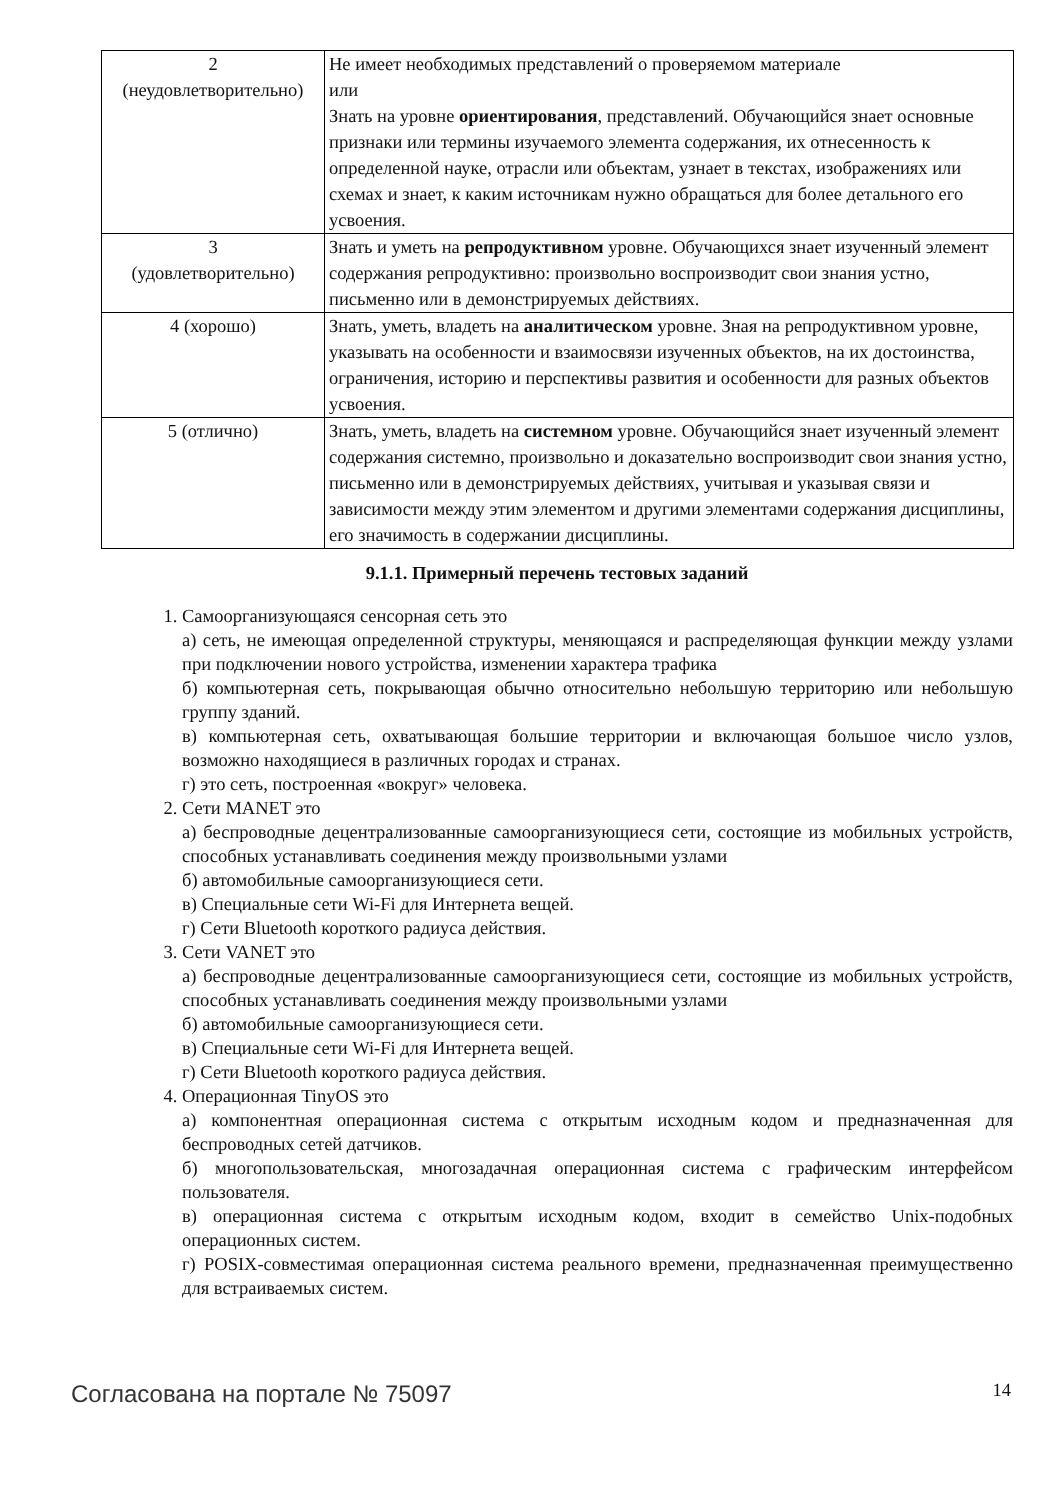| 2 (неудовлетворительно) | Не имеет необходимых представлений о проверяемом материале или Знать на уровне ориентирования , представлений. Обучающийся знает основные признаки или термины изучаемого элемента содержания, их отнесенность к определенной науке, отрасли или объектам, узнает в текстах, изображениях или схемах и знает, к каким источникам нужно обращаться для более детального его усвоения. |
| 3 (удовлетворительно) | Знать и уметь на репродуктивном уровне. Обучающихся знает изученный элемент содержания репродуктивно: произвольно воспроизводит свои знания устно, письменно или в демонстрируемых действиях. |
| 4 (хорошо) | Знать, уметь, владеть на аналитическом уровне. Зная на репродуктивном уровне, указывать на особенности и взаимосвязи изученных объектов, на их достоинства, ограничения, историю и перспективы развития и особенности для разных объектов усвоения. |
| 5 (отлично) | Знать, уметь, владеть на системном уровне. Обучающийся знает изученный элемент содержания системно, произвольно и доказательно воспроизводит свои знания устно, письменно или в демонстрируемых действиях, учитывая и указывая связи и зависимости между этим элементом и другими элементами содержания дисциплины, его значимость в содержании дисциплины. |
9.1.1. Примерный перечень тестовых заданий
1. Самоорганизующаяся сенсорная сеть это
а) сеть, не имеющая определенной структуры, меняющаяся и распределяющая функции между узлами при подключении нового устройства, изменении характера трафика
б) компьютерная сеть, покрывающая обычно относительно небольшую территорию или небольшую группу зданий.
в) компьютерная сеть, охватывающая большие территории и включающая большое число узлов, возможно находящиеся в различных городах и странах.
г) это сеть, построенная «вокруг» человека.
2. Сети MANET это
а) беспроводные децентрализованные самоорганизующиеся сети, состоящие из мобильных устройств, способных устанавливать соединения между произвольными узлами
б) автомобильные самоорганизующиеся сети.
в) Специальные сети Wi-Fi для Интернета вещей.
г) Сети Bluetooth короткого радиуса действия.
3. Сети VANET это
а) беспроводные децентрализованные самоорганизующиеся сети, состоящие из мобильных устройств, способных устанавливать соединения между произвольными узлами
б) автомобильные самоорганизующиеся сети.
в) Специальные сети Wi-Fi для Интернета вещей.
г) Сети Bluetooth короткого радиуса действия.
4. Операционная TinyOS это
а) компонентная операционная система с открытым исходным кодом и предназначенная для беспроводных сетей датчиков.
б) многопользовательская, многозадачная операционная система с графическим интерфейсом пользователя.
в) операционная система с открытым исходным кодом, входит в семейство Unix-подобных операционных систем.
г) POSIX-совместимая операционная система реального времени, предназначенная преимущественно для встраиваемых систем.
Согласована на портале № 75097 14